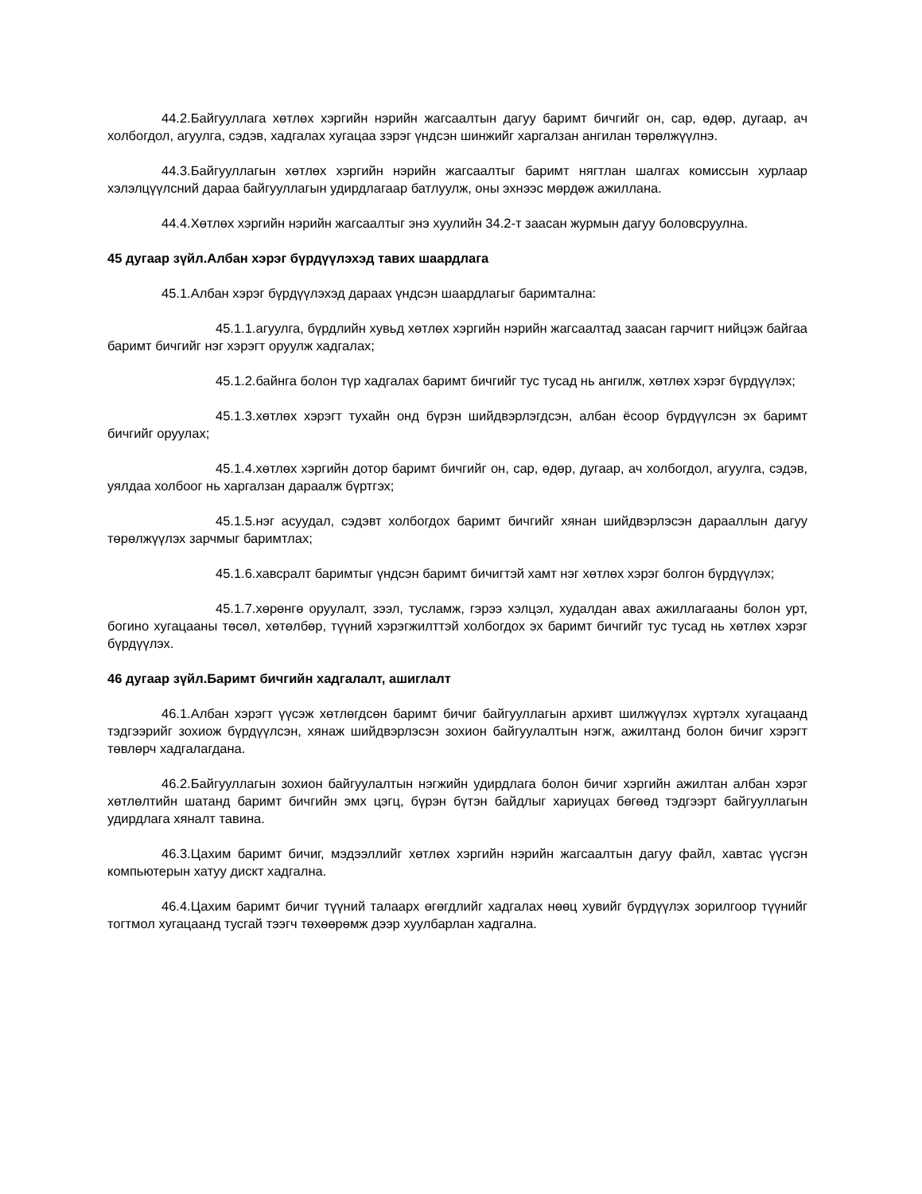44.2.Байгууллага хөтлөх хэргийн нэрийн жагсаалтын дагуу баримт бичгийг он, сар, өдөр, дугаар, ач холбогдол, агуулга, сэдэв, хадгалах хугацаа зэрэг үндсэн шинжийг харгалзан ангилан төрөлжүүлнэ.
44.3.Байгууллагын хөтлөх хэргийн нэрийн жагсаалтыг баримт нягтлан шалгах комиссын хурлаар хэлэлцүүлсний дараа байгууллагын удирдлагаар батлуулж, оны эхнээс мөрдөж ажиллана.
44.4.Хөтлөх хэргийн нэрийн жагсаалтыг энэ хуулийн 34.2-т заасан журмын дагуу боловсруулна.
45 дугаар зүйл.Албан хэрэг бүрдүүлэхэд тавих шаардлага
45.1.Албан хэрэг бүрдүүлэхэд дараах үндсэн шаардлагыг баримтална:
45.1.1.агуулга, бүрдлийн хувьд хөтлөх хэргийн нэрийн жагсаалтад заасан гарчигт нийцэж байгаа баримт бичгийг нэг хэрэгт оруулж хадгалах;
45.1.2.байнга болон түр хадгалах баримт бичгийг тус тусад нь ангилж, хөтлөх хэрэг бүрдүүлэх;
45.1.3.хөтлөх хэрэгт тухайн онд бүрэн шийдвэрлэгдсэн, албан ёсоор бүрдүүлсэн эх баримт бичгийг оруулах;
45.1.4.хөтлөх хэргийн дотор баримт бичгийг он, сар, өдөр, дугаар, ач холбогдол, агуулга, сэдэв, уялдаа холбоог нь харгалзан дараалж бүртгэх;
45.1.5.нэг асуудал, сэдэвт холбогдох баримт бичгийг хянан шийдвэрлэсэн дарааллын дагуу төрөлжүүлэх зарчмыг баримтлах;
45.1.6.хавсралт баримтыг үндсэн баримт бичигтэй хамт нэг хөтлөх хэрэг болгон бүрдүүлэх;
45.1.7.хөрөнгө оруулалт, зээл, тусламж, гэрээ хэлцэл, худалдан авах ажиллагааны болон урт, богино хугацааны төсөл, хөтөлбөр, түүний хэрэгжилттэй холбогдох эх баримт бичгийг тус тусад нь хөтлөх хэрэг бүрдүүлэх.
46 дугаар зүйл.Баримт бичгийн хадгалалт, ашиглалт
46.1.Албан хэрэгт үүсэж хөтлөгдсөн баримт бичиг байгууллагын архивт шилжүүлэх хүртэлх хугацаанд тэдгээрийг зохиож бүрдүүлсэн, хянаж шийдвэрлэсэн зохион байгуулалтын нэгж, ажилтанд болон бичиг хэрэгт төвлөрч хадгалагдана.
46.2.Байгууллагын зохион байгуулалтын нэгжийн удирдлага болон бичиг хэргийн ажилтан албан хэрэг хөтлөлтийн шатанд баримт бичгийн эмх цэгц, бүрэн бүтэн байдлыг хариуцах бөгөөд тэдгээрт байгууллагын удирдлага хяналт тавина.
46.3.Цахим баримт бичиг, мэдээллийг хөтлөх хэргийн нэрийн жагсаалтын дагуу файл, хавтас үүсгэн компьютерын хатуу дискт хадгална.
46.4.Цахим баримт бичиг түүний талаарх өгөгдлийг хадгалах нөөц хувийг бүрдүүлэх зорилгоор түүнийг тогтмол хугацаанд тусгай тээгч төхөөрөмж дээр хуулбарлан хадгална.